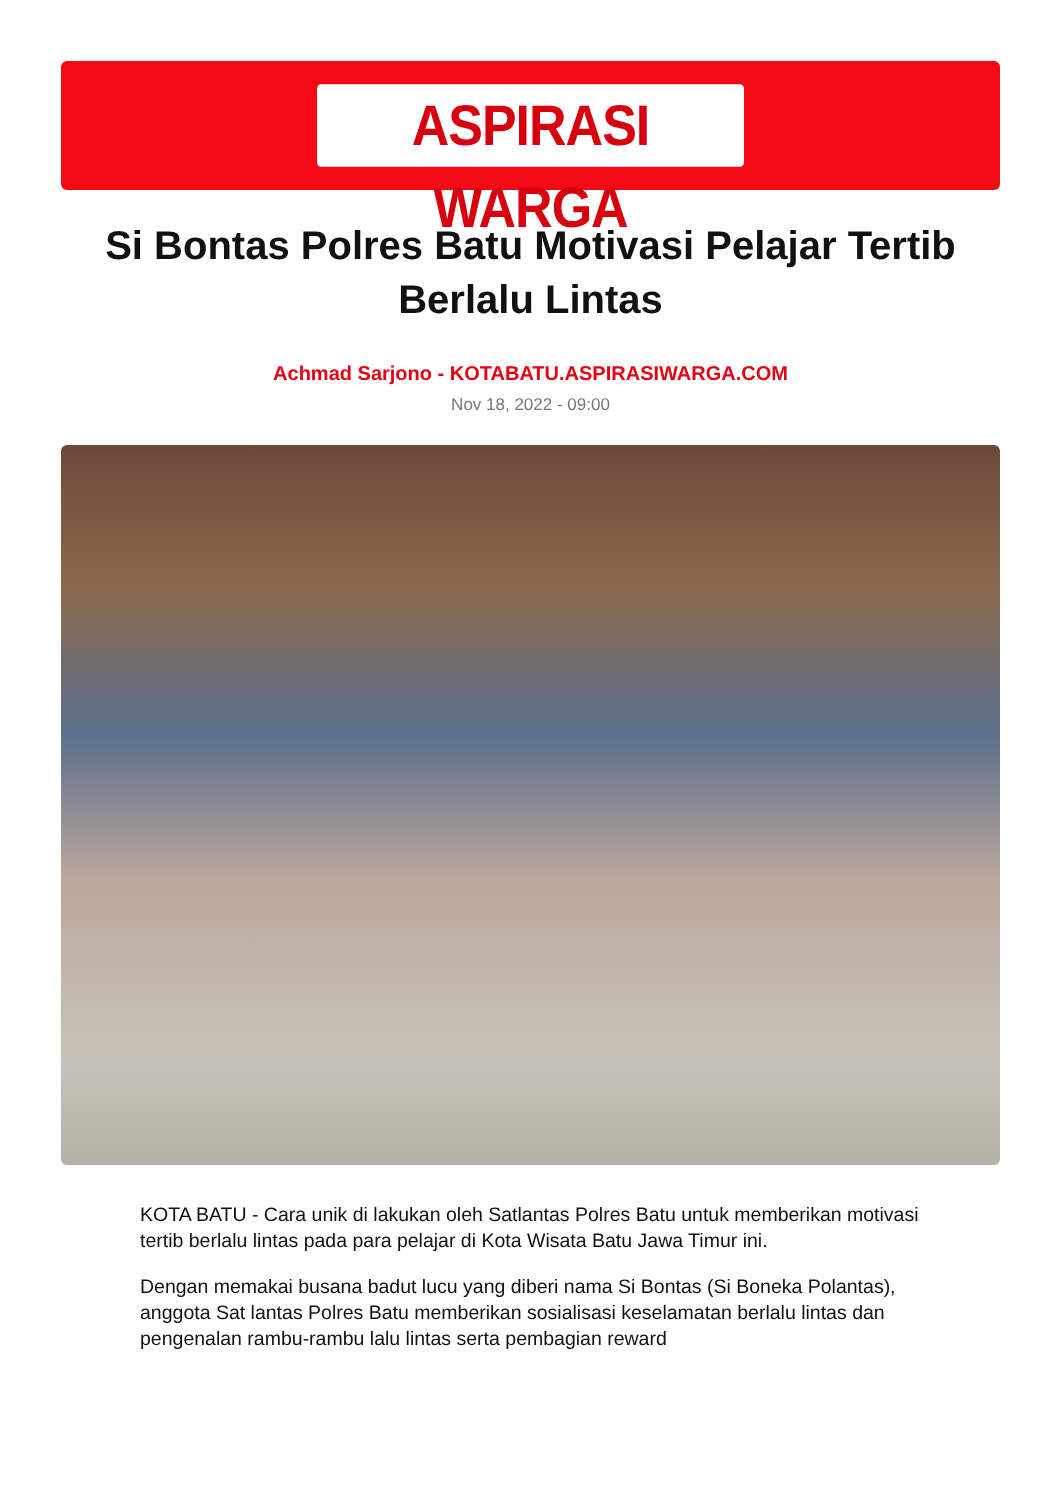ASPIRASI WARGA
Si Bontas Polres Batu Motivasi Pelajar Tertib Berlalu Lintas
Achmad Sarjono - KOTABATU.ASPIRASIWARGA.COM
Nov 18, 2022 - 09:00
KOTA BATU - Cara unik di lakukan oleh Satlantas Polres Batu untuk memberikan motivasi tertib berlalu lintas pada para pelajar di Kota Wisata Batu Jawa Timur ini.
Dengan memakai busana badut lucu yang diberi nama Si Bontas (Si Boneka Polantas), anggota Sat lantas Polres Batu memberikan sosialisasi keselamatan berlalu lintas dan pengenalan rambu-rambu lalu lintas serta pembagian reward